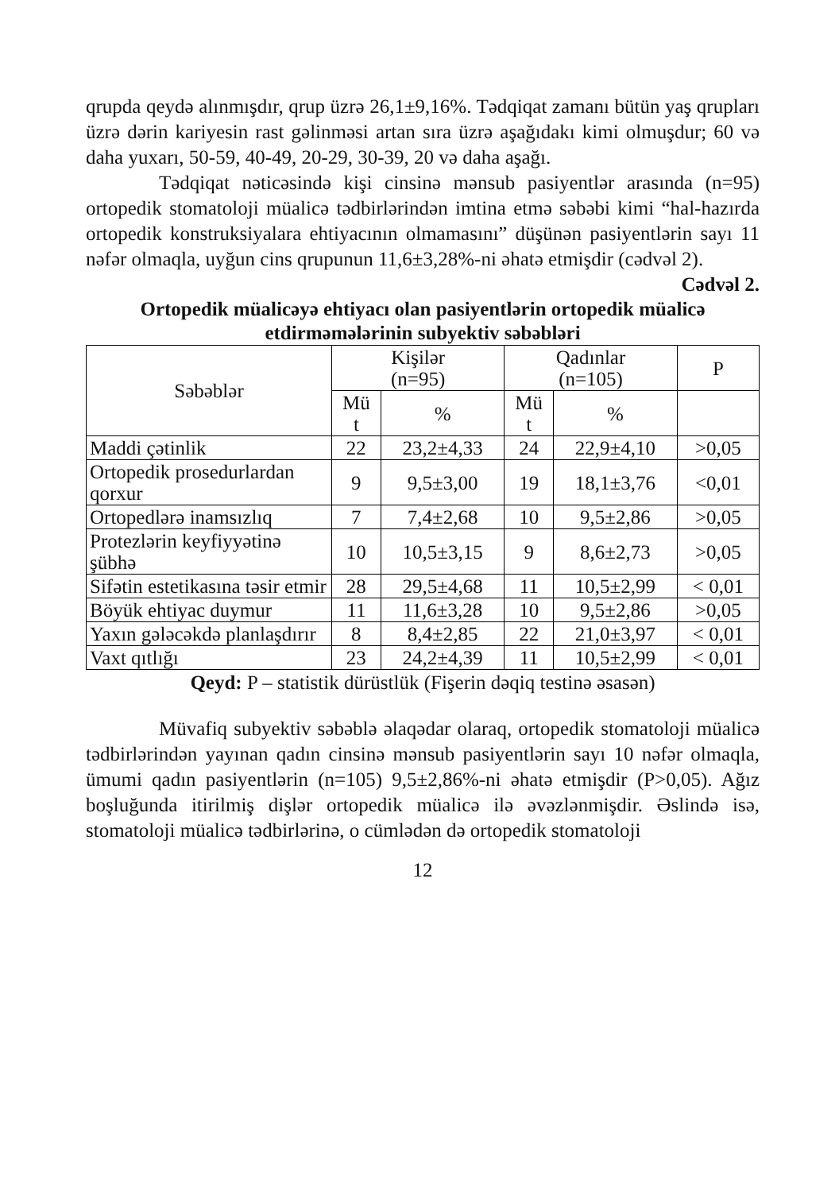qrupda qeydə alınmışdır, qrup üzrə 26,1±9,16%. Tədqiqat zamanı bütün yaş qrupları üzrə dərin kariyesin rast gəlinməsi artan sıra üzrə aşağıdakı kimi olmuşdur; 60 və daha yuxarı, 50-59, 40-49, 20-29, 30-39, 20 və daha aşağı.
Tədqiqat nəticəsində kişi cinsinə mənsub pasiyentlər arasında (n=95) ortopedik stomatoloji müalicə tədbirlərindən imtina etmə səbəbi kimi “hal-hazırda ortopedik konstruksiyalara ehtiyacının olmamasını” düşünən pasiyentlərin sayı 11 nəfər olmaqla, uyğun cins qrupunun 11,6±3,28%-ni əhatə etmişdir (cədvəl 2).
Cədvəl 2.
Ortopedik müalicəyə ehtiyacı olan pasiyentlərin ortopedik müalicə etdirməmələrinin subyektiv səbəbləri
| Səbəblər | Kişilər (n=95) | | Qadınlar (n=105) | | P |
| --- | --- | --- | --- | --- | --- |
| | Mü t | % | Mü t | % | |
| Maddi çətinlik | 22 | 23,2±4,33 | 24 | 22,9±4,10 | >0,05 |
| Ortopedik prosedurlardan qorxur | 9 | 9,5±3,00 | 19 | 18,1±3,76 | <0,01 |
| Ortopedlərə inamsızlıq | 7 | 7,4±2,68 | 10 | 9,5±2,86 | >0,05 |
| Protezlərin keyfiyyətinə şübhə | 10 | 10,5±3,15 | 9 | 8,6±2,73 | >0,05 |
| Sifətin estetikasına təsir etmir | 28 | 29,5±4,68 | 11 | 10,5±2,99 | < 0,01 |
| Böyük ehtiyac duymur | 11 | 11,6±3,28 | 10 | 9,5±2,86 | >0,05 |
| Yaxın gələcəkdə planlaşdırır | 8 | 8,4±2,85 | 22 | 21,0±3,97 | < 0,01 |
| Vaxt qıtlığı | 23 | 24,2±4,39 | 11 | 10,5±2,99 | < 0,01 |
Qeyd: P – statistik dürüstlük (Fişerin dəqiq testinə əsasən)
Müvafiq subyektiv səbəblə əlaqədar olaraq, ortopedik stomatoloji müalicə tədbirlərindən yayınan qadın cinsinə mənsub pasiyentlərin sayı 10 nəfər olmaqla, ümumi qadın pasiyentlərin (n=105) 9,5±2,86%-ni əhatə etmişdir (P>0,05). Ağız boşluğunda itirilmiş dişlər ortopedik müalicə ilə əvəzlənmişdir. Əslində isə, stomatoloji müalicə tədbirlərinə, o cümlədən də ortopedik stomatoloji
12